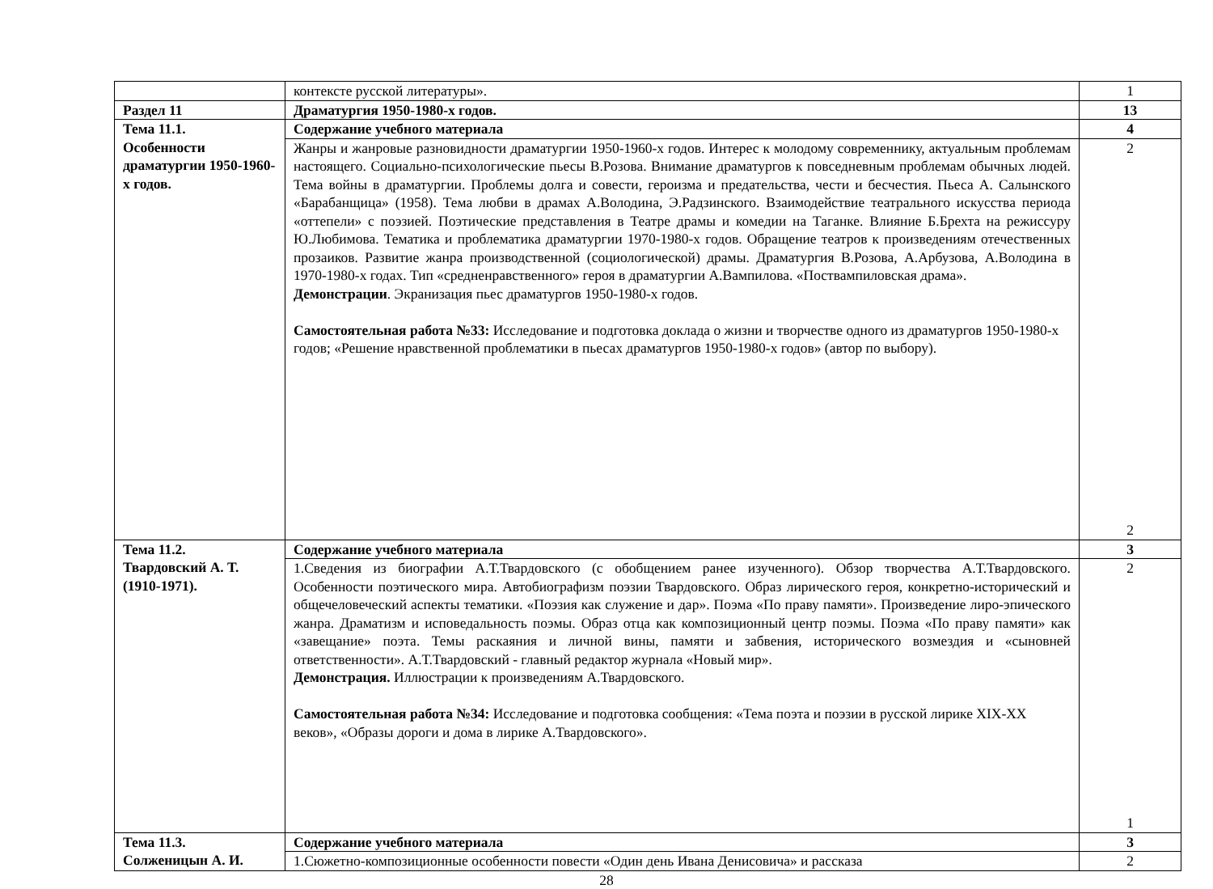| | контексте русской литературы». | 1 |
| Раздел 11 | Драматургия 1950-1980-х годов. | 13 |
| Тема 11.1. Особенности драматургии 1950-1960-х годов. | Содержание учебного материала | 4 |
| | Жанры и жанровые разновидности драматургии 1950-1960-х годов. Интерес к молодому современнику, актуальным проблемам настоящего. Социально-психологические пьесы В.Розова. Внимание драматургов к повседневным проблемам обычных людей. Тема войны в драматургии. Проблемы долга и совести, героизма и предательства, чести и бесчестия. Пьеса А. Салынского «Барабанщица» (1958). Тема любви в драмах А.Володина, Э.Радзинского. Взаимодействие театрального искусства периода «оттепели» с поэзией. Поэтические представления в Театре драмы и комедии на Таганке. Влияние Б.Брехта на режиссуру Ю.Любимова. Тематика и проблематика драматургии 1970-1980-х годов. Обращение театров к произведениям отечественных прозаиков. Развитие жанра производственной (социологической) драмы. Драматургия В.Розова, А.Арбузова, А.Володина в 1970-1980-х годах. Тип «средненравственного» героя в драматургии А.Вампилова. «Поствампиловская драма». Демонстрации . Экранизация пьес драматургов 1950-1980-х годов. Самостоятельная работа №33: Исследование и подготовка доклада о жизни и творчестве одного из драматургов 1950-1980-х годов; «Решение нравственной проблематики в пьесах драматургов 1950-1980-х годов» (автор по выбору). | 2 2 |
| Тема 11.2. Твардовский А. Т.(1910-1971). | Содержание учебного материала | 3 |
| | 1.Сведения из биографии А.Т.Твардовского (с обобщением ранее изученного). Обзор творчества А.Т.Твардовского. Особенности поэтического мира. Автобиографизм поэзии Твардовского. Образ лирического героя, конкретно-исторический и общечеловеческий аспекты тематики. «Поэзия как служение и дар». Поэма «По праву памяти». Произведение лиро-эпического жанра. Драматизм и исповедальность поэмы. Образ отца как композиционный центр поэмы. Поэма «По праву памяти» как «завещание» поэта. Темы раскаяния и личной вины, памяти и забвения, исторического возмездия и «сыновней ответственности». А.Т.Твардовский - главный редактор журнала «Новый мир». Демонстрация. Иллюстрации к произведениям А.Твардовского. Самостоятельная работа №34: Исследование и подготовка сообщения: «Тема поэта и поэзии в русской лирике XIX-XX веков», «Образы дороги и дома в лирике А.Твардовского». | 2 1 |
| Тема 11.3. Солженицын А. И. | Содержание учебного материала | 3 |
| | 1.Сюжетно-композиционные особенности повести «Один день Ивана Денисовича» и рассказа | 2 |
28